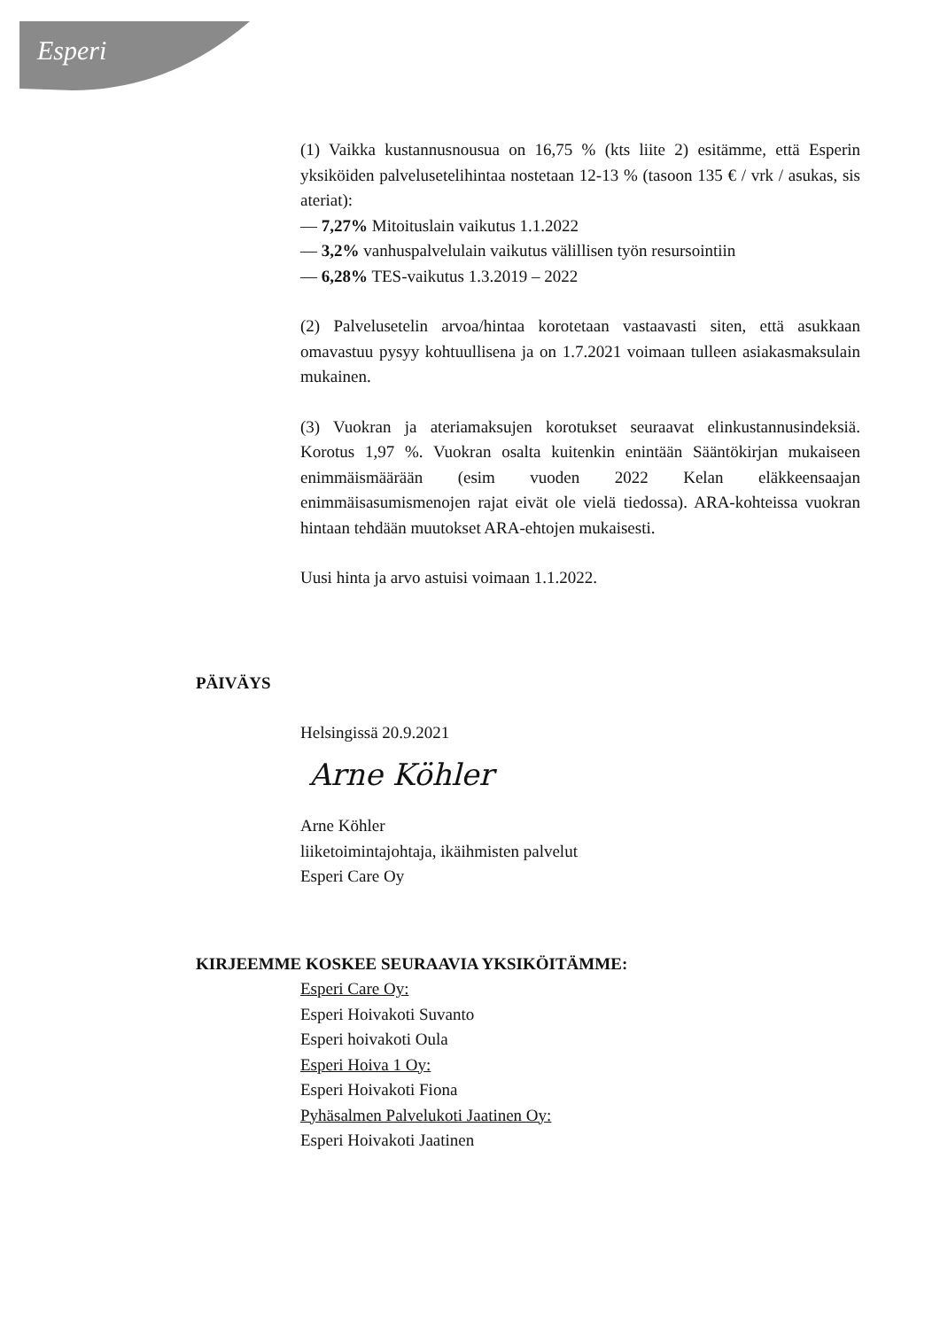Esperi
(1) Vaikka kustannusnousua on 16,75 % (kts liite 2) esitämme, että Esperin yksiköiden palvelusetelihintaa nostetaan 12-13 % (tasoon 135 € / vrk / asukas, sis ateriat):
— 7,27% Mitoituslain vaikutus 1.1.2022
— 3,2% vanhuspalvelulain vaikutus välillisen työn resursointiin
— 6,28% TES-vaikutus 1.3.2019 – 2022
(2) Palvelusetelin arvoa/hintaa korotetaan vastaavasti siten, että asukkaan omavastuu pysyy kohtuullisena ja on 1.7.2021 voimaan tulleen asiakasmaksulain mukainen.
(3) Vuokran ja ateriamaksujen korotukset seuraavat elinkustannusindeksiä. Korotus 1,97 %. Vuokran osalta kuitenkin enintään Sääntökirjan mukaiseen enimmäismäärään (esim vuoden 2022 Kelan eläkkeensaajan enimmäisasumismenojen rajat eivät ole vielä tiedossa). ARA-kohteissa vuokran hintaan tehdään muutokset ARA-ehtojen mukaisesti.
Uusi hinta ja arvo astuisi voimaan 1.1.2022.
PÄIVÄYS
Helsingissä 20.9.2021
Arne Köhler
Arne Köhler
liiketoimintajohtaja, ikäihmisten palvelut
Esperi Care Oy
KIRJEEMME KOSKEE SEURAAVIA YKSIKÖITÄMME:
Esperi Care Oy:
Esperi Hoivakoti Suvanto
Esperi hoivakoti Oula
Esperi Hoiva 1 Oy:
Esperi Hoivakoti Fiona
Pyhäsalmen Palvelukoti Jaatinen Oy:
Esperi Hoivakoti Jaatinen